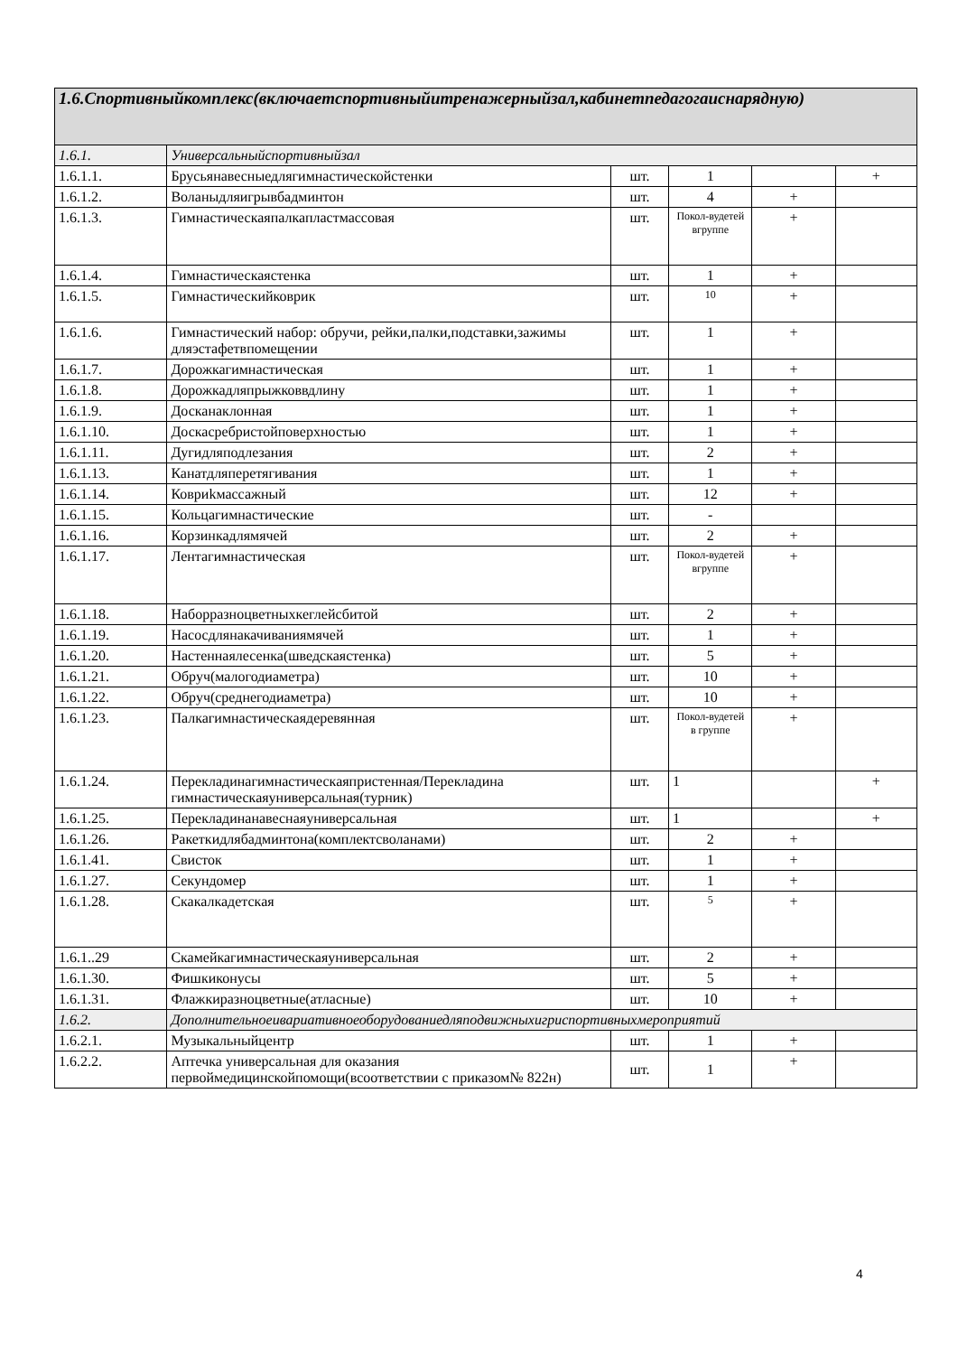| 1.6.Спортивныйкомплекс(включаетспортивныйитренажерныйзал,кабинетпедагогаиснарядную) | | | | | |
| --- | --- | --- | --- | --- | --- |
| 1.6.1. | Универсальныйспортивныйзал | | | | |
| 1.6.1.1. | Брусьянавесныедлягимнастическойстенки | шт. | 1 | | + |
| 1.6.1.2. | Воланыдляигрывбадминтон | шт. | 4 | + | |
| 1.6.1.3. | Гимнастическаяпалкапластмассовая | шт. | Покол-вудетей вгруппе | + | |
| 1.6.1.4. | Гимнастическаястенка | шт. | 1 | + | |
| 1.6.1.5. | Гимнастическийковрик | шт. | 10 | + | |
| 1.6.1.6. | Гимнастический набор: обручи, рейки,палки,подставки,зажимы дляэстафетвпомещении | шт. | 1 | + | |
| 1.6.1.7. | Дорожкагимнастическая | шт. | 1 | + | |
| 1.6.1.8. | Дорожкадляпрыжковвдлину | шт. | 1 | + | |
| 1.6.1.9. | Досканаклонная | шт. | 1 | + | |
| 1.6.1.10. | Доскасребристойповерхностью | шт. | 1 | + | |
| 1.6.1.11. | Дугидляподлезания | шт. | 2 | + | |
| 1.6.1.13. | Канатдляперетягивания | шт. | 1 | + | |
| 1.6.1.14. | Ковриkмассажный | шт. | 12 | + | |
| 1.6.1.15. | Кольцагимнастические | шт. | - | | |
| 1.6.1.16. | Корзинкадлямячей | шт. | 2 | + | |
| 1.6.1.17. | Лентагимнастическая | шт. | Покол-вудетей вгруппе | + | |
| 1.6.1.18. | Наборразноцветныхкеглейсбитой | шт. | 2 | + | |
| 1.6.1.19. | Насосдлянакачиваниямячей | шт. | 1 | + | |
| 1.6.1.20. | Настеннаялесенка(шведскаястенка) | шт. | 5 | + | |
| 1.6.1.21. | Обруч(малогодиаметра) | шт. | 10 | + | |
| 1.6.1.22. | Обруч(среднегодиаметра) | шт. | 10 | + | |
| 1.6.1.23. | Палкагимнастическаядеревянная | шт. | Покол-вудетей в группе | + | |
| 1.6.1.24. | Перекладинагимнастическаяпристенная/Перекладина гимнастическаяуниверсальная(турник) | шт. | 1 | | + |
| 1.6.1.25. | Перекладинанавеснаяуниверсальная | шт. | 1 | | + |
| 1.6.1.26. | Ракеткидлябадминтона(комплектсволанами) | шт. | 2 | + | |
| 1.6.1.41. | Свисток | шт. | 1 | + | |
| 1.6.1.27. | Секундомер | шт. | 1 | + | |
| 1.6.1.28. | Скакалкадетская | шт. | 5 | + | |
| 1.6.1..29 | Скамейкагимнастическаяуниверсальная | шт. | 2 | + | |
| 1.6.1.30. | Фишкиконусы | шт. | 5 | + | |
| 1.6.1.31. | Флажкиразноцветные(атласные) | шт. | 10 | + | |
| 1.6.2. | Дополнительноеивариативноеоборудованиедляподвижныхигриспортивныхмероприятий | | | | |
| 1.6.2.1. | Музыкальныйцентр | шт. | 1 | + | |
| 1.6.2.2. | Аптечка универсальная для оказания первоймедицинскойпомощи(всоответствии с приказом№ 822н) | шт. | 1 | + | |
4